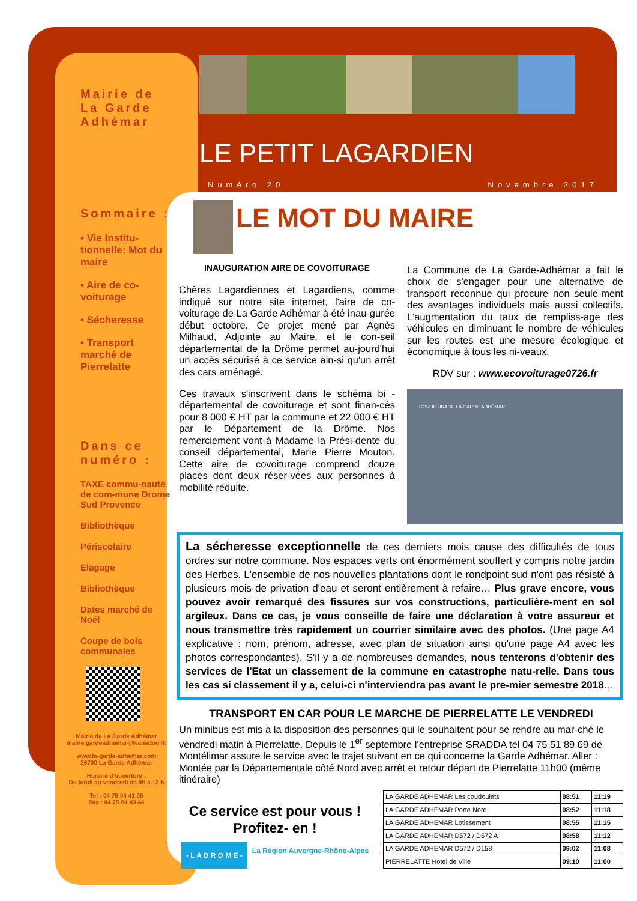Mairie de La Garde Adhémar
Sommaire :
• Vie Institu-tionnelle: Mot du maire
• Aire de co-voiturage
• Sécheresse
• Transport marché de Pierrelatte
Dans ce numéro :
TAXE commu-nauté de com-mune Drome Sud Provence
Bibliothèque
Périscolaire
Elagage
Bibliothèque
Dates marché de Noël
Coupe de bois communales
Mairie de La Garde Adhémar
mairie.gardeadhemar@wanadoo.fr.
www.la-garde-adhemar.com
26700 La Garde Adhémar
Horaire d'ouverture :
Du lundi au vendredi de 9h a 12 h
Tel : 04 75 04 41 09
Fax : 04 75 04 43 44
LE PETIT LAGARDIEN
Numéro 20 Novembre 2017
LE MOT DU MAIRE
INAUGURATION AIRE DE COVOITURAGE
Chères Lagardiennes et Lagardiens, comme indiqué sur notre site internet, l'aire de co-voiturage de La Garde Adhémar à été inau-gurée début octobre. Ce projet mené par Agnès Milhaud, Adjointe au Maire, et le con-seil départemental de la Drôme permet au-jourd'hui un accès sécurisé à ce service ain-si qu'un arrêt des cars aménagé.
Ces travaux s'inscrivent dans le schéma bi - départemental de covoiturage et sont finan-cés pour 8 000 € HT par la commune et 22 000 € HT par le Département de la Drôme. Nos remerciement vont à Madame la Prési-dente du conseil départemental, Marie Pierre Mouton. Cette aire de covoiturage comprend douze places dont deux réser-vées aux personnes à mobilité réduite.
La Commune de La Garde-Adhémar a fait le choix de s'engager pour une alternative de transport reconnue qui procure non seule-ment des avantages individuels mais aussi collectifs. L'augmentation du taux de rempliss-age des véhicules en diminuant le nombre de véhicules sur les routes est une mesure écologique et économique à tous les ni-veaux.
RDV sur : www.ecovoiturage0726.fr
COVOITURAGE LA GARDE ADHÉMAR
La sécheresse exceptionnelle de ces derniers mois cause des difficultés de tous ordres sur notre commune. Nos espaces verts ont énormément souffert y compris notre jardin des Herbes. L'ensemble de nos nouvelles plantations dont le rondpoint sud n'ont pas résisté à plusieurs mois de privation d'eau et seront entièrement à refaire… Plus grave encore, vous pouvez avoir remarqué des fissures sur vos constructions, particulière-ment en sol argileux. Dans ce cas, je vous conseille de faire une déclaration à votre assureur et nous transmettre très rapidement un courrier similaire avec des photos. (Une page A4 explicative : nom, prénom, adresse, avec plan de situation ainsi qu'une page A4 avec les photos correspondantes). S'il y a de nombreuses demandes, nous tenterons d'obtenir des services de l'Etat un classement de la commune en catastrophe natu-relle. Dans tous les cas si classement il y a, celui-ci n'interviendra pas avant le pre-mier semestre 2018...
TRANSPORT EN CAR POUR LE MARCHE DE PIERRELATTE LE VENDREDI
Un minibus est mis à la disposition des personnes qui le souhaitent pour se rendre au mar-ché le vendredi matin à Pierrelatte. Depuis le 1<sup>er</sup> septembre l'entreprise SRADDA tel 04 75 51 89 69 de Montélimar assure le service avec le trajet suivant en ce qui concerne la Garde Adhémar. Aller : Montée par la Départementale côté Nord avec arrêt et retour départ de Pierrelatte 11h00 (même itinéraire)
Ce service est pour vous !
Profitez- en !
- L A D R O M E - La Région Auvergne-Rhône-Alpes
| LA GARDE ADHEMAR Les coudoulets | 08:51 | 11:19 |
| LA GARDE ADHEMAR Porte Nord | 08:52 | 11:18 |
| LA GARDE ADHEMAR Lotissement | 08:55 | 11:15 |
| LA GARDE ADHEMAR D572 / D572 A | 08:58 | 11:12 |
| LA GARDE ADHEMAR D572 / D158 | 09:02 | 11:08 |
| PIERRELATTE Hotel de Ville | 09:10 | 11:00 |